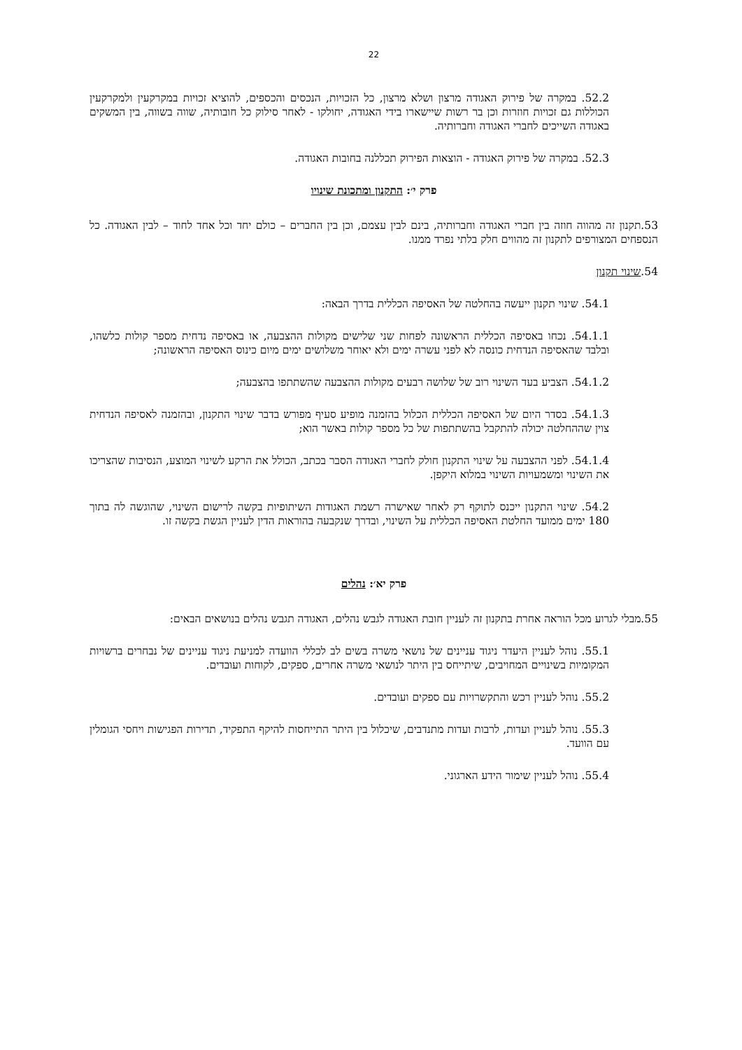22
52.2. במקרה של פירוק האגודה מרצון ושלא מרצון, כל הזכויות, הנכסים והכספים, להוציא זכויות במקרקעין ולמקרקעין הכוללות גם זכויות חוזרות וכן בר רשות שיישארו בידי האגודה, יחולקו - לאחר סילוק כל חובותיה, שווה בשווה, בין המשקים באגודה השייכים לחברי האגודה וחברותיה.
52.3. במקרה של פירוק האגודה - הוצאות הפירוק תכללנה בחובות האגודה.
פרק י׳: התקנון ומתכונת שינויו
53.תקנון זה מהווה חוזה בין חברי האגודה וחברותיה, בינם לבין עצמם, וכן בין החברים – כולם יחד וכל אחד לחוד – לבין האגודה. כל הנספחים המצורפים לתקנון זה מהווים חלק בלתי נפרד ממנו.
54.שינוי תקנון
54.1. שינוי תקנון ייעשה בהחלטה של האסיפה הכללית בדרך הבאה:
54.1.1. נכחו באסיפה הכללית הראשונה לפחות שני שלישים מקולות ההצבעה, או באסיפה נדחית מספר קולות כלשהו, ובלבד שהאסיפה הנדחית כונסה לא לפני עשרה ימים ולא יאוחר משלושים ימים מיום כינוס האסיפה הראשונה;
54.1.2. הצביע בעד השינוי רוב של שלושה רבעים מקולות ההצבעה שהשתתפו בהצבעה;
54.1.3. בסדר היום של האסיפה הכללית הכלול בהזמנה מופיע סעיף מפורש בדבר שינוי התקנון, ובהזמנה לאסיפה הנדחית צוין שההחלטה יכולה להתקבל בהשתתפות של כל מספר קולות באשר הוא;
54.1.4. לפני ההצבעה על שינוי התקנון חולק לחברי האגודה הסבר בכתב, הכולל את הרקע לשינוי המוצע, הנסיבות שהצריכו את השינוי ומשמעויות השינוי במלוא היקפן.
54.2. שינוי התקנון ייכנס לתוקף רק לאחר שאישרה רשמת האגודות השיתופיות בקשה לרישום השינוי, שהוגשה לה בתוך 180 ימים ממועד החלטת האסיפה הכללית על השינוי, ובדרך שנקבעה בהוראות הדין לעניין הגשת בקשה זו.
פרק יא׳: נהלים
55.מבלי לגרוע מכל הוראה אחרת בתקנון זה לעניין חובת האגודה לגבש נהלים, האגודה תגבש נהלים בנושאים הבאים:
55.1. נוהל לעניין היעדר ניגוד עניינים של נושאי משרה בשים לב לכללי הוועדה למניעת ניגוד עניינים של נבחרים ברשויות המקומיות בשינויים המחויבים, שיתייחס בין היתר לנושאי משרה אחרים, ספקים, לקוחות ועובדים.
55.2. נוהל לעניין רכש והתקשרויות עם ספקים ועובדים.
55.3. נוהל לעניין ועדות, לרבות ועדות מתנדבים, שיכלול בין היתר התייחסות להיקף התפקיד, תדירות הפגישות ויחסי הגומלין עם הוועד.
55.4. נוהל לעניין שימור הידע הארגוני.